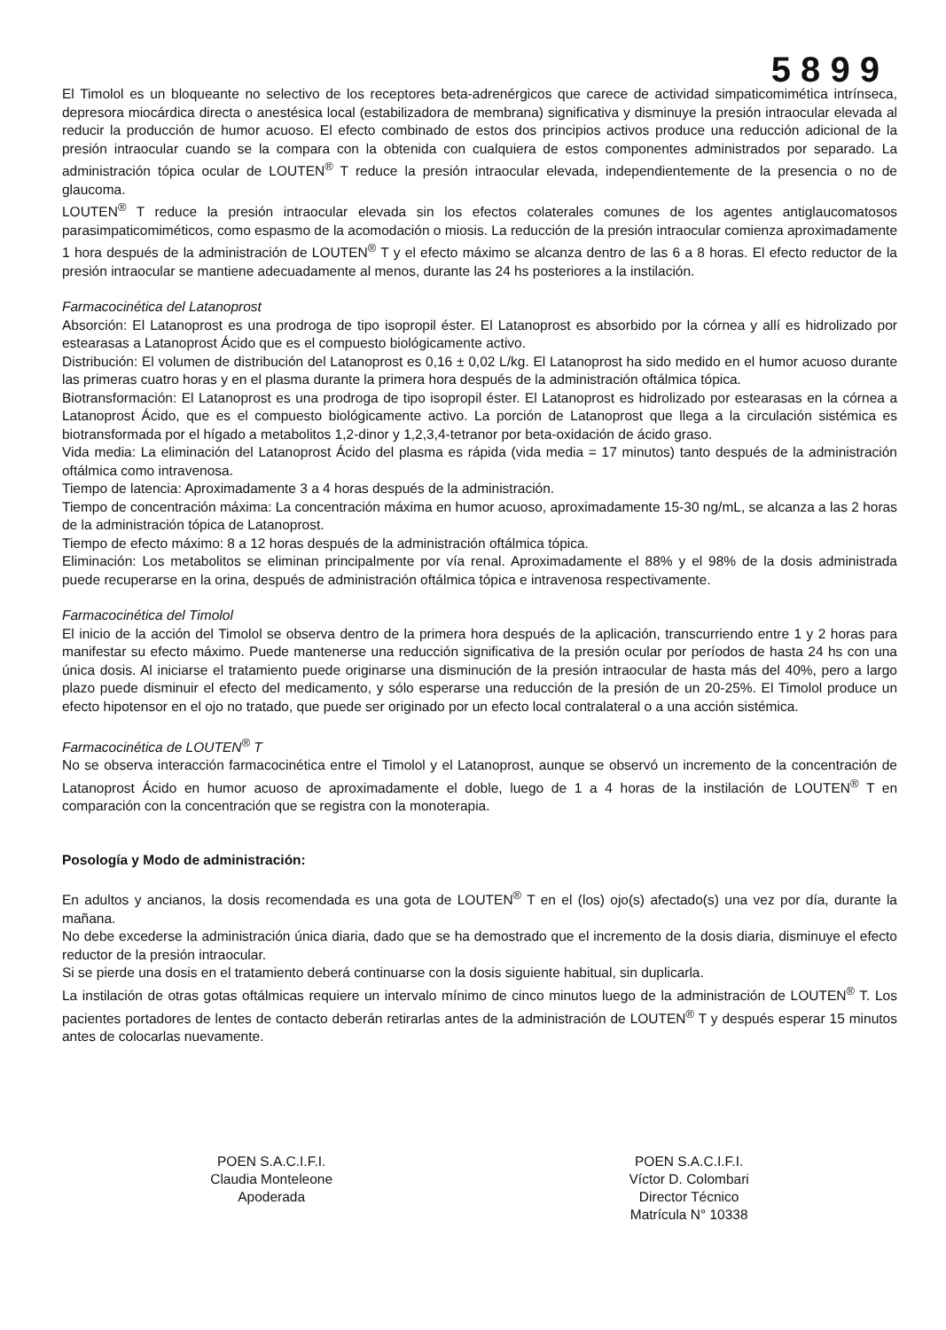5 8 9 9
El Timolol es un bloqueante no selectivo de los receptores beta-adrenérgicos que carece de actividad simpaticomimética intrínseca, depresora miocárdica directa o anestésica local (estabilizadora de membrana) significativa y disminuye la presión intraocular elevada al reducir la producción de humor acuoso. El efecto combinado de estos dos principios activos produce una reducción adicional de la presión intraocular cuando se la compara con la obtenida con cualquiera de estos componentes administrados por separado. La administración tópica ocular de LOUTEN<sup>®</sup> T reduce la presión intraocular elevada, independientemente de la presencia o no de glaucoma.
LOUTEN<sup>®</sup> T reduce la presión intraocular elevada sin los efectos colaterales comunes de los agentes antiglaucomatosos parasimpaticomiméticos, como espasmo de la acomodación o miosis. La reducción de la presión intraocular comienza aproximadamente 1 hora después de la administración de LOUTEN<sup>®</sup> T y el efecto máximo se alcanza dentro de las 6 a 8 horas. El efecto reductor de la presión intraocular se mantiene adecuadamente al menos, durante las 24 hs posteriores a la instilación.
Farmacocinética del Latanoprost
Absorción: El Latanoprost es una prodroga de tipo isopropil éster. El Latanoprost es absorbido por la córnea y allí es hidrolizado por estearasas a Latanoprost Ácido que es el compuesto biológicamente activo.
Distribución: El volumen de distribución del Latanoprost es 0,16 ± 0,02 L/kg. El Latanoprost ha sido medido en el humor acuoso durante las primeras cuatro horas y en el plasma durante la primera hora después de la administración oftálmica tópica.
Biotransformación: El Latanoprost es una prodroga de tipo isopropil éster. El Latanoprost es hidrolizado por estearasas en la córnea a Latanoprost Ácido, que es el compuesto biológicamente activo. La porción de Latanoprost que llega a la circulación sistémica es biotransformada por el hígado a metabolitos 1,2-dinor y 1,2,3,4-tetranor por beta-oxidación de ácido graso.
Vida media: La eliminación del Latanoprost Ácido del plasma es rápida (vida media = 17 minutos) tanto después de la administración oftálmica como intravenosa.
Tiempo de latencia: Aproximadamente 3 a 4 horas después de la administración.
Tiempo de concentración máxima: La concentración máxima en humor acuoso, aproximadamente 15-30 ng/mL, se alcanza a las 2 horas de la administración tópica de Latanoprost.
Tiempo de efecto máximo: 8 a 12 horas después de la administración oftálmica tópica.
Eliminación: Los metabolitos se eliminan principalmente por vía renal. Aproximadamente el 88% y el 98% de la dosis administrada puede recuperarse en la orina, después de administración oftálmica tópica e intravenosa respectivamente.
Farmacocinética del Timolol
El inicio de la acción del Timolol se observa dentro de la primera hora después de la aplicación, transcurriendo entre 1 y 2 horas para manifestar su efecto máximo. Puede mantenerse una reducción significativa de la presión ocular por períodos de hasta 24 hs con una única dosis. Al iniciarse el tratamiento puede originarse una disminución de la presión intraocular de hasta más del 40%, pero a largo plazo puede disminuir el efecto del medicamento, y sólo esperarse una reducción de la presión de un 20-25%. El Timolol produce un efecto hipotensor en el ojo no tratado, que puede ser originado por un efecto local contralateral o a una acción sistémica.
Farmacocinética de LOUTEN<sup>®</sup> T
No se observa interacción farmacocinética entre el Timolol y el Latanoprost, aunque se observó un incremento de la concentración de Latanoprost Ácido en humor acuoso de aproximadamente el doble, luego de 1 a 4 horas de la instilación de LOUTEN<sup>®</sup> T en comparación con la concentración que se registra con la monoterapia.
Posología y Modo de administración:
En adultos y ancianos, la dosis recomendada es una gota de LOUTEN<sup>®</sup> T en el (los) ojo(s) afectado(s) una vez por día, durante la mañana.
No debe excederse la administración única diaria, dado que se ha demostrado que el incremento de la dosis diaria, disminuye el efecto reductor de la presión intraocular.
Si se pierde una dosis en el tratamiento deberá continuarse con la dosis siguiente habitual, sin duplicarla.
La instilación de otras gotas oftálmicas requiere un intervalo mínimo de cinco minutos luego de la administración de LOUTEN<sup>®</sup> T. Los pacientes portadores de lentes de contacto deberán retirarlas antes de la administración de LOUTEN<sup>®</sup> T y después esperar 15 minutos antes de colocarlas nuevamente.
POEN S.A.C.I.F.I.
Claudia Monteleone
Apoderada
POEN S.A.C.I.F.I.
Víctor D. Colombari
Director Técnico
Matrícula N° 10338